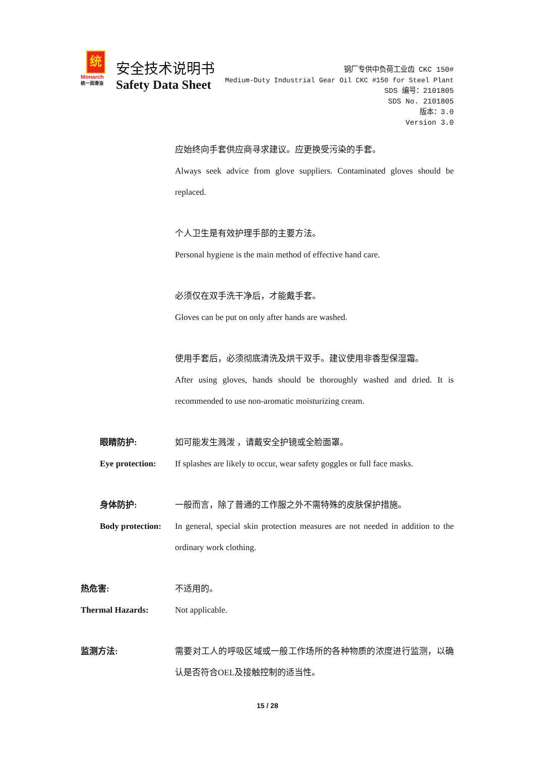统
Monarch
统一润滑油
安全技术说明书
Safety Data Sheet
钢厂专供中负荷工业齿 CKC 150#
Medium-Duty Industrial Gear Oil CKC #150 for Steel Plant
SDS 编号：2101805
SDS No. 2101805
版本：3.0
Version 3.0
应始终向手套供应商寻求建议。应更换受污染的手套。
Always seek advice from glove suppliers. Contaminated gloves should be replaced.
个人卫生是有效护理手部的主要方法。
Personal hygiene is the main method of effective hand care.
必须仅在双手洗干净后，才能戴手套。
Gloves can be put on only after hands are washed.
使用手套后，必须彻底清洗及烘干双手。建议使用非香型保湿霜。
After using gloves, hands should be thoroughly washed and dried. It is recommended to use non-aromatic moisturizing cream.
眼睛防护:
Eye protection:
如可能发生溅泼 ，请戴安全护镜或全脸面罩。
If splashes are likely to occur, wear safety goggles or full face masks.
身体防护:
Body protection:
一般而言，除了普通的工作服之外不需特殊的皮肤保护措施。
In general, special skin protection measures are not needed in addition to the ordinary work clothing.
热危害:
Thermal Hazards:
不适用的。
Not applicable.
监测方法: 需要对工人的呼吸区域或一般工作场所的各种物质的浓度进行监测，以确认是否符合OEL及接触控制的适当性。
15 / 28